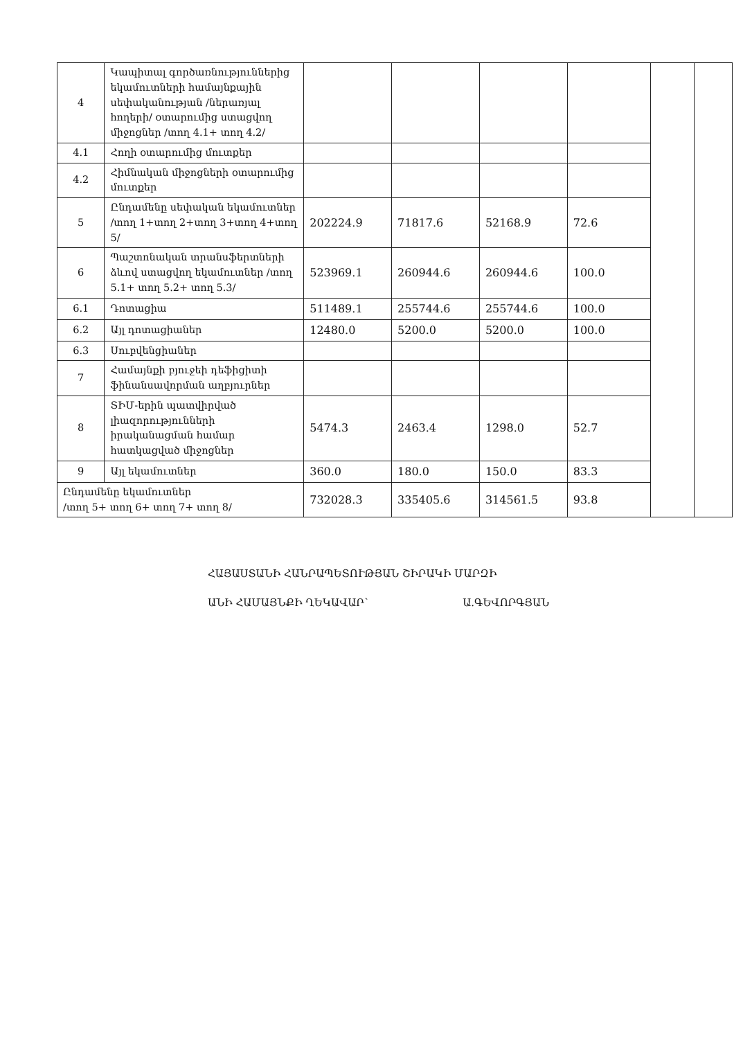| 4 | Կապիտալ գործառնություններից եկամուտների համայնքային սեփականության /ներառյալ հողերի/ օտարումից ստացվող միջոցներ /տող 4.1+ տող 4.2/ | | | | | | |
| 4.1 | Հողի օտարումից մուտքեր | | | | | | |
| 4.2 | Հիմնական միջոցների օտարումից մուտքեր | | | | | | |
| 5 | Ընդամենը սեփական եկամուտներ /տող 1+տող 2+տող 3+տող 4+տող 5/ | 202224.9 | 71817.6 | 52168.9 | 72.6 | | |
| 6 | Պաշտոնական տրանսֆերտների ձևով ստացվող եկամուտներ /տող 5.1+ տող 5.2+ տող 5.3/ | 523969.1 | 260944.6 | 260944.6 | 100.0 | | |
| 6.1 | Դոտացիա | 511489.1 | 255744.6 | 255744.6 | 100.0 | | |
| 6.2 | Այլ դոտացիաներ | 12480.0 | 5200.0 | 5200.0 | 100.0 | | |
| 6.3 | Սուբվենցիաներ | | | | | | |
| 7 | Համայնքի բյուջեի դեֆիցիտի ֆինանսավորման աղբյուրներ | | | | | | |
| 8 | ՏԻՄ-երին պատվիրված լիազորությունների իրականացման համար հատկացված միջոցներ | 5474.3 | 2463.4 | 1298.0 | 52.7 | | |
| 9 | Այլ եկամուտներ | 360.0 | 180.0 | 150.0 | 83.3 | | |
| Ընդամենը եկամուտներ /տող 5+ տող 6+ տող 7+ տող 8/ | | 732028.3 | 335405.6 | 314561.5 | 93.8 | | |
ՀԱՅԱՍՏԱՆԻ ՀԱՆՐԱՊԵՏՈՒԹՅԱՆ ՇԻՐԱԿԻ ՄԱՐԶԻ
ԱՆԻ ՀԱՄԱՅՆՔԻ ՂԵԿԱՎԱՐ` Ա.ԳԵՎՈՐԳՅԱՆ